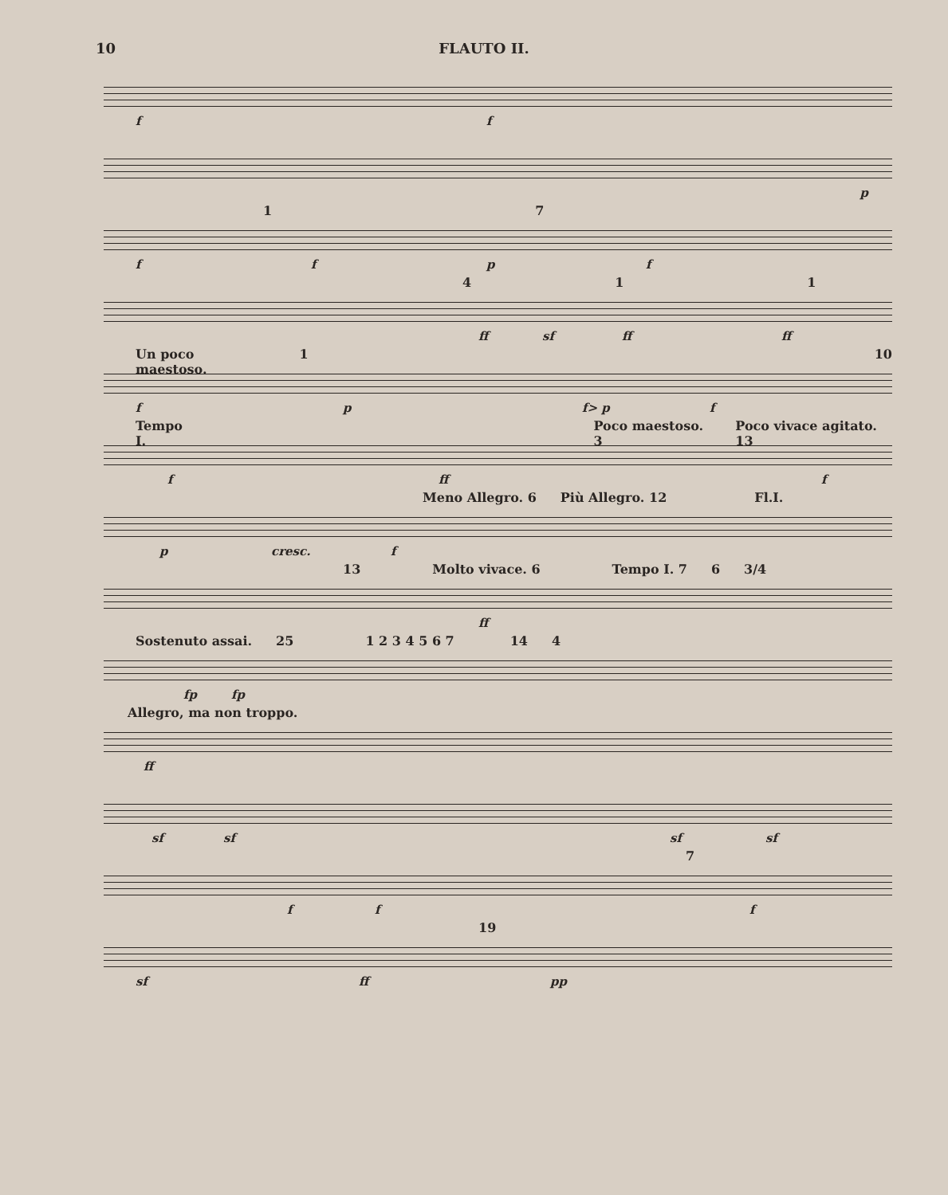10 FLAUTO II.
f f
p
1 7
f f p f
4 1 1
ff sf ff ff
Un poco maestoso. 1 10
f p f> p f
Tempo I. Poco maestoso. 3 Poco vivace agitato. 13
f ff f
Meno Allegro. 6 Più Allegro. 12 Fl.I.
p cresc. f
13 Molto vivace. 6 Tempo I. 7 6 3/4
ff
Sostenuto assai. 25 1 2 3 4 5 6 7 14 4
fp fp
Allegro, ma non troppo.
ff
sf sf sf sf
7
f f f
19
sf ff pp